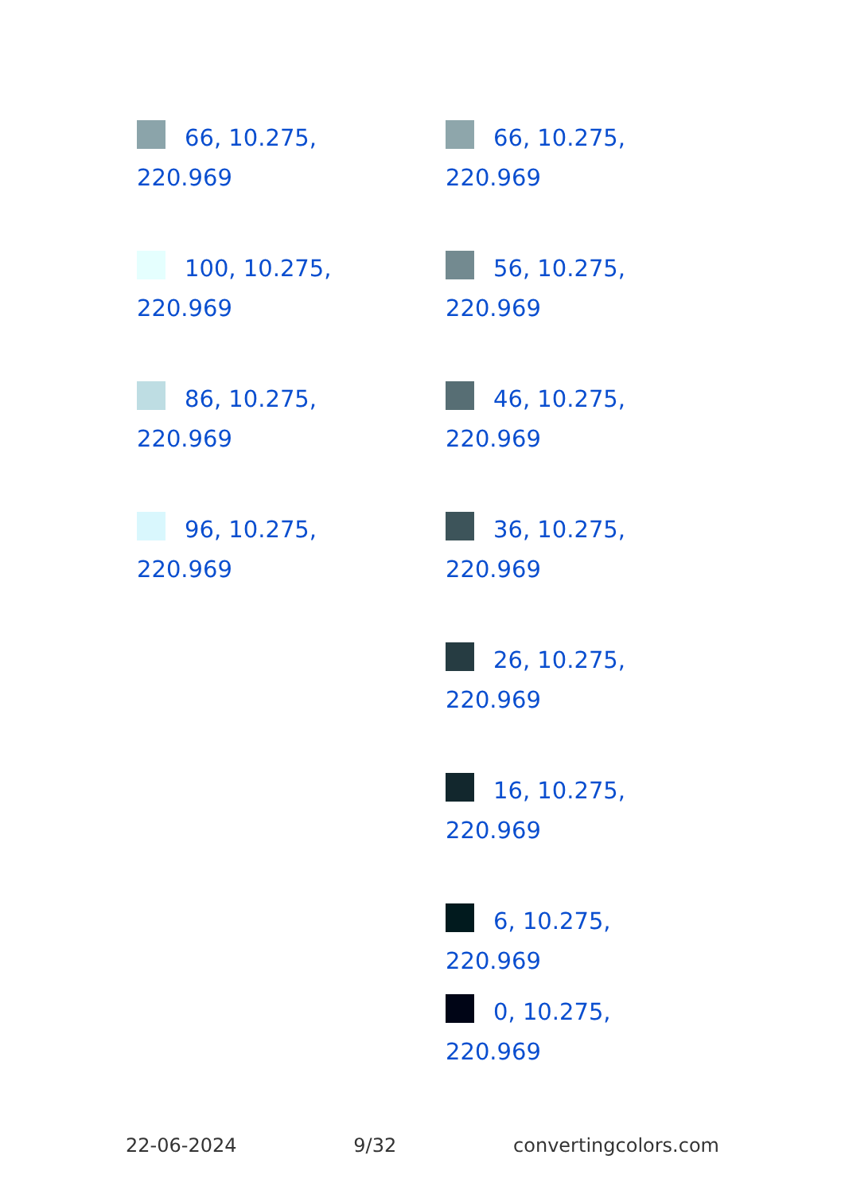66, 10.275, 220.969
100, 10.275, 220.969
86, 10.275, 220.969
96, 10.275, 220.969
66, 10.275, 220.969
56, 10.275, 220.969
46, 10.275, 220.969
36, 10.275, 220.969
26, 10.275, 220.969
16, 10.275, 220.969
6, 10.275, 220.969
0, 10.275, 220.969
22-06-2024 9/32 convertingcolors.com